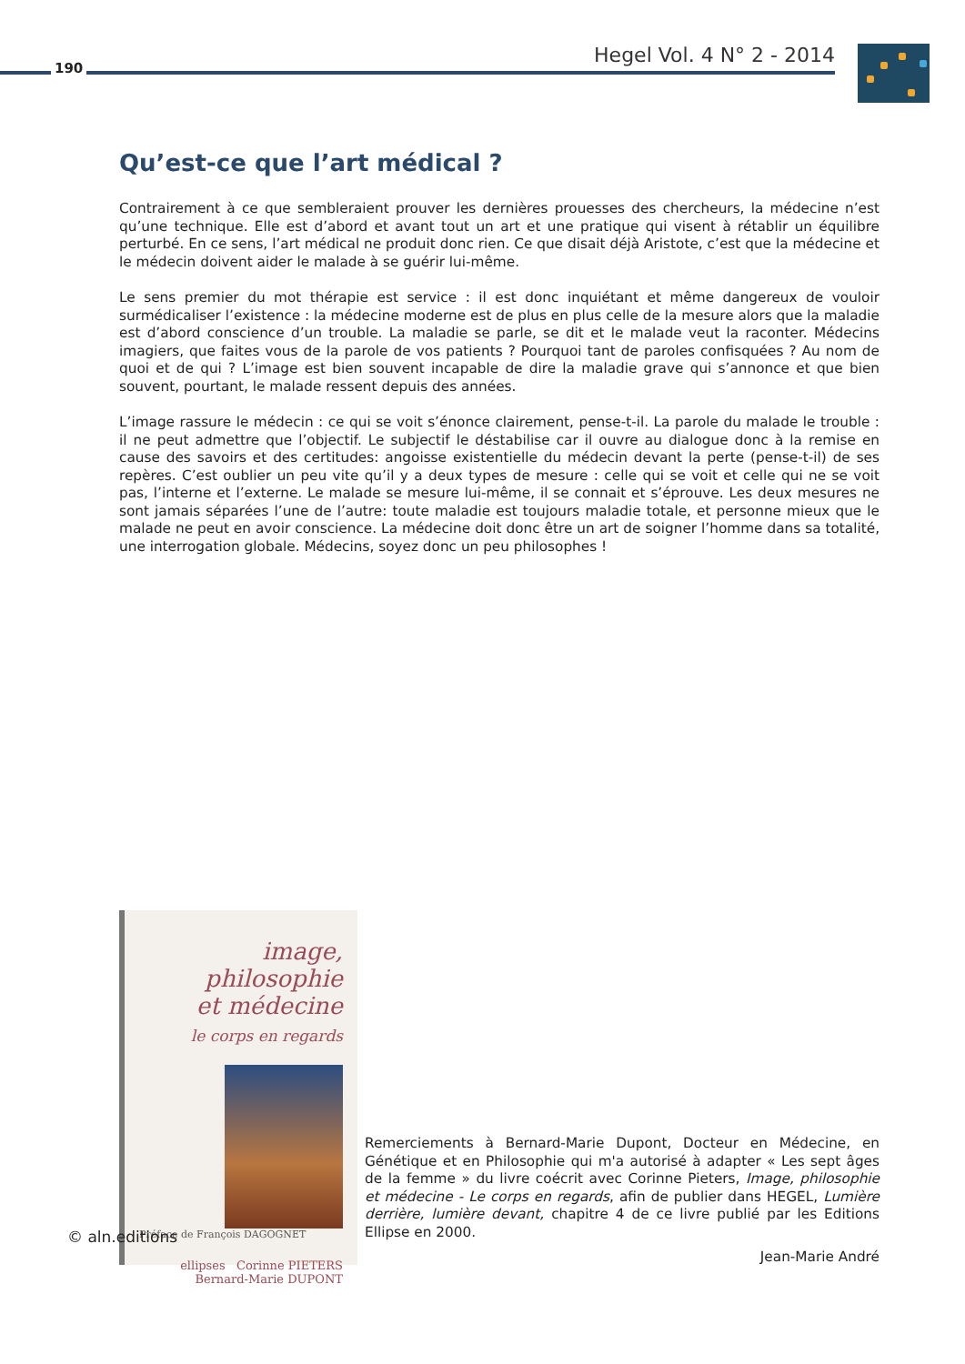190
Hegel Vol. 4 N° 2 - 2014
Qu’est-ce que l’art médical ?
Contrairement à ce que sembleraient prouver les dernières prouesses des chercheurs, la médecine n’est qu’une technique. Elle est d’abord et avant tout un art et une pratique qui visent à rétablir un équilibre perturbé. En ce sens, l’art médical ne produit donc rien. Ce que disait déjà Aristote, c’est que la médecine et le médecin doivent aider le malade à se guérir lui-même.
Le sens premier du mot thérapie est service : il est donc inquiétant et même dangereux de vouloir surmédicaliser l’existence : la médecine moderne est de plus en plus celle de la mesure alors que la maladie est d’abord conscience d’un trouble. La maladie se parle, se dit et le malade veut la raconter. Médecins imagiers, que faites vous de la parole de vos patients ? Pourquoi tant de paroles confisquées ? Au nom de quoi et de qui ? L’image est bien souvent incapable de dire la maladie grave qui s’annonce et que bien souvent, pourtant, le malade ressent depuis des années.
L’image rassure le médecin : ce qui se voit s’énonce clairement, pense-t-il. La parole du malade le trouble : il ne peut admettre que l’objectif. Le subjectif le déstabilise car il ouvre au dialogue donc à la remise en cause des savoirs et des certitudes: angoisse existentielle du médecin devant la perte (pense-t-il) de ses repères. C’est oublier un peu vite qu’il y a deux types de mesure : celle qui se voit et celle qui ne se voit pas, l’interne et l’externe. Le malade se mesure lui-même, il se connait et s’éprouve. Les deux mesures ne sont jamais séparées l’une de l’autre: toute maladie est toujours maladie totale, et personne mieux que le malade ne peut en avoir conscience. La médecine doit donc être un art de soigner l’homme dans sa totalité, une interrogation globale. Médecins, soyez donc un peu philosophes !
image, philosophie
et médecine
le corps en regards
Préface de François DAGOGNET
ellipses Corinne PIETERS
Bernard-Marie DUPONT
Remerciements à Bernard-Marie Dupont, Docteur en Médecine, en Génétique et en Philosophie qui m'a autorisé à adapter « Les sept âges de la femme » du livre coécrit avec Corinne Pieters, Image, philosophie et médecine - Le corps en regards, afin de publier dans HEGEL, Lumière derrière, lumière devant, chapitre 4 de ce livre publié par les Editions Ellipse en 2000.
Jean-Marie André
© aln.editions